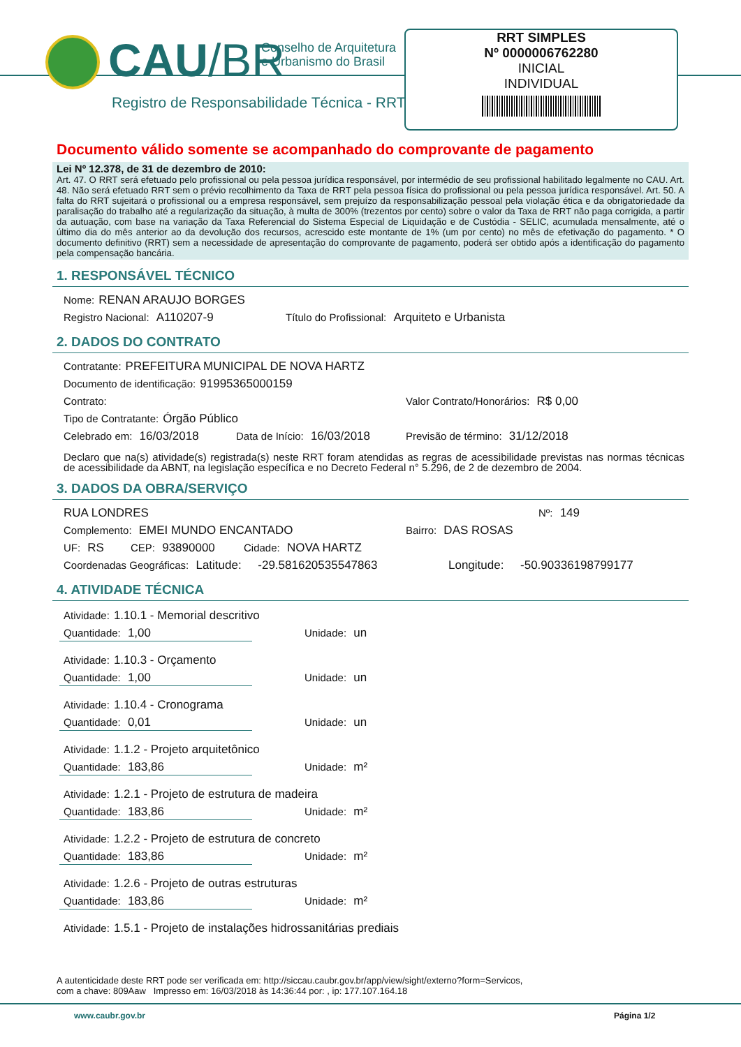CAU/BR
Conselho de Arquitetura
e Urbanismo do Brasil
Registro de Responsabilidade Técnica - RRT
RRT SIMPLES
Nº 0000006762280
INICIAL
INDIVIDUAL
Documento válido somente se acompanhado do comprovante de pagamento
Lei Nº 12.378, de 31 de dezembro de 2010:
Art. 47. O RRT será efetuado pelo profissional ou pela pessoa jurídica responsável, por intermédio de seu profissional habilitado legalmente no CAU. Art. 48. Não será efetuado RRT sem o prévio recolhimento da Taxa de RRT pela pessoa física do profissional ou pela pessoa jurídica responsável. Art. 50. A falta do RRT sujeitará o profissional ou a empresa responsável, sem prejuízo da responsabilização pessoal pela violação ética e da obrigatoriedade da paralisação do trabalho até a regularização da situação, à multa de 300% (trezentos por cento) sobre o valor da Taxa de RRT não paga corrigida, a partir da autuação, com base na variação da Taxa Referencial do Sistema Especial de Liquidação e de Custódia - SELIC, acumulada mensalmente, até o último dia do mês anterior ao da devolução dos recursos, acrescido este montante de 1% (um por cento) no mês de efetivação do pagamento. * O documento definitivo (RRT) sem a necessidade de apresentação do comprovante de pagamento, poderá ser obtido após a identificação do pagamento pela compensação bancária.
1. RESPONSÁVEL TÉCNICO
Nome: RENAN ARAUJO BORGES
Registro Nacional: A110207-9 Título do Profissional: Arquiteto e Urbanista
2. DADOS DO CONTRATO
Contratante: PREFEITURA MUNICIPAL DE NOVA HARTZ
Documento de identificação: 91995365000159
Contrato: Valor Contrato/Honorários: R$ 0,00
Tipo de Contratante: Órgão Público
Celebrado em: 16/03/2018 Data de Início: 16/03/2018 Previsão de término: 31/12/2018
Declaro que na(s) atividade(s) registrada(s) neste RRT foram atendidas as regras de acessibilidade previstas nas normas técnicas de acessibilidade da ABNT, na legislação específica e no Decreto Federal n° 5.296, de 2 de dezembro de 2004.
3. DADOS DA OBRA/SERVIÇO
RUA LONDRES Nº: 149
Complemento: EMEI MUNDO ENCANTADO Bairro: DAS ROSAS
UF: RS CEP: 93890000 Cidade: NOVA HARTZ
Coordenadas Geográficas: Latitude: -29.581620535547863 Longitude: -50.90336198799177
4. ATIVIDADE TÉCNICA
Atividade: 1.10.1 - Memorial descritivo
Quantidade: 1,00 Unidade: un
Atividade: 1.10.3 - Orçamento
Quantidade: 1,00 Unidade: un
Atividade: 1.10.4 - Cronograma
Quantidade: 0,01 Unidade: un
Atividade: 1.1.2 - Projeto arquitetônico
Quantidade: 183,86 Unidade: m²
Atividade: 1.2.1 - Projeto de estrutura de madeira
Quantidade: 183,86 Unidade: m²
Atividade: 1.2.2 - Projeto de estrutura de concreto
Quantidade: 183,86 Unidade: m²
Atividade: 1.2.6 - Projeto de outras estruturas
Quantidade: 183,86 Unidade: m²
Atividade: 1.5.1 - Projeto de instalações hidrossanitárias prediais
A autenticidade deste RRT pode ser verificada em: http://siccau.caubr.gov.br/app/view/sight/externo?form=Servicos,
com a chave: 809Aaw Impresso em: 16/03/2018 às 14:36:44 por: , ip: 177.107.164.18
www.caubr.gov.br Página 1/2